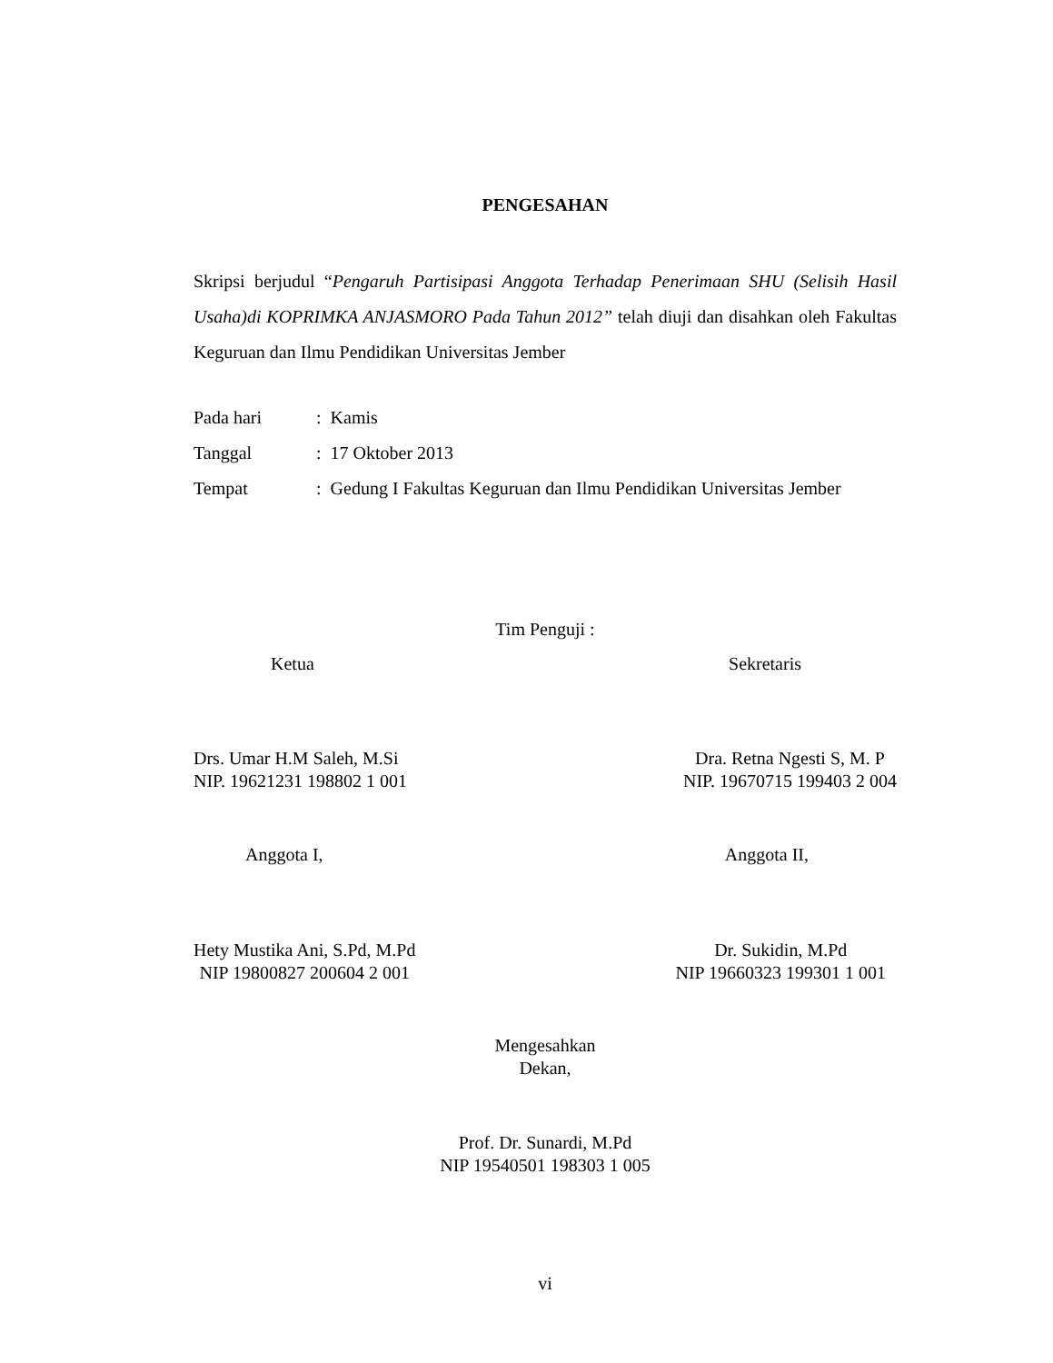PENGESAHAN
Skripsi berjudul “Pengaruh Partisipasi Anggota Terhadap Penerimaan SHU (Selisih Hasil Usaha)di KOPRIMKA ANJASMORO Pada Tahun 2012” telah diuji dan disahkan oleh Fakultas Keguruan dan Ilmu Pendidikan Universitas Jember
Pada hari: Kamis
Tanggal: 17 Oktober 2013
Tempat: Gedung I Fakultas Keguruan dan Ilmu Pendidikan Universitas Jember
Tim Penguji :
Ketua Sekretaris
Drs. Umar H.M Saleh, M.Si
NIP. 19621231 198802 1 001 Dra. Retna Ngesti S, M. P
NIP. 19670715 199403 2 004
Anggota I, Anggota II,
Hety Mustika Ani, S.Pd, M.Pd
NIP 19800827 200604 2 001 Dr. Sukidin, M.Pd
NIP 19660323 199301 1 001
Mengesahkan
Dekan,
Prof. Dr. Sunardi, M.Pd
NIP 19540501 198303 1 005
vi